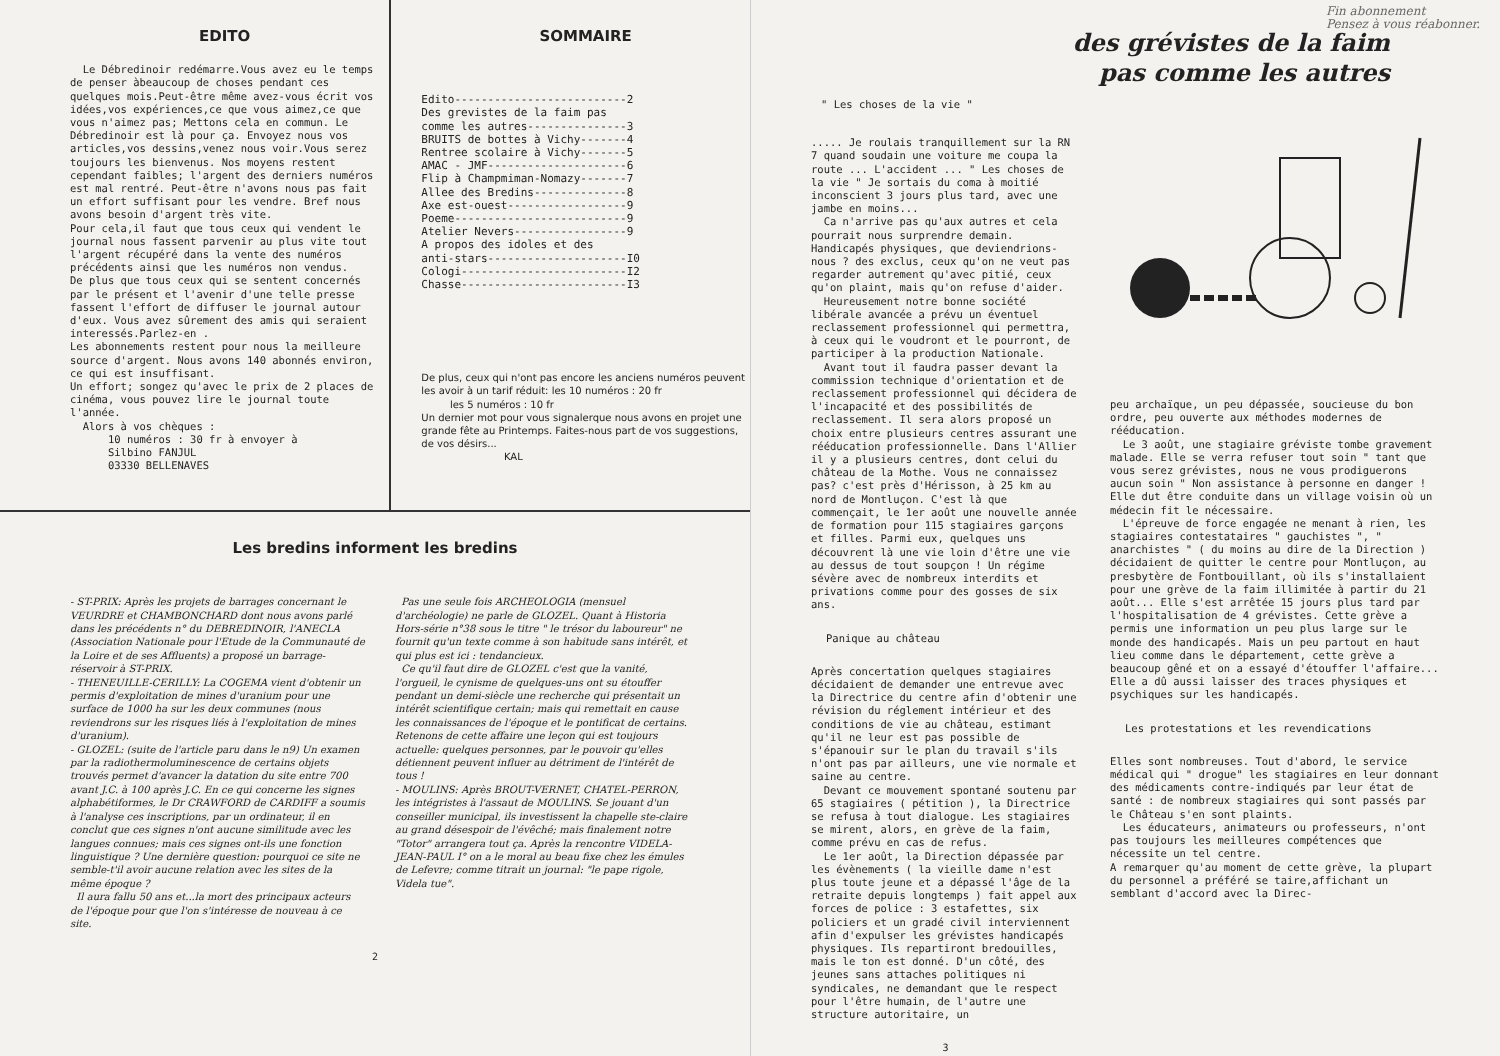EDITO
Le Débredinoir redémarre.Vous avez eu le temps de penser àbeaucoup de choses pendant ces quelques mois.Peut-être même avez-vous écrit vos idées,vos expériences,ce que vous aimez,ce que vous n'aimez pas; Mettons cela en commun. Le Débredinoir est là pour ça. Envoyez nous vos articles,vos dessins,venez nous voir.Vous serez toujours les bienvenus. Nos moyens restent cependant faibles; l'argent des derniers numéros est mal rentré. Peut-être n'avons nous pas fait un effort suffisant pour les vendre. Bref nous avons besoin d'argent très vite.
Pour cela,il faut que tous ceux qui vendent le journal nous fassent parvenir au plus vite tout l'argent récupéré dans la vente des numéros précédents ainsi que les numéros non vendus.
De plus que tous ceux qui se sentent concernés par le présent et l'avenir d'une telle presse fassent l'effort de diffuser le journal autour d'eux. Vous avez sûrement des amis qui seraient interessés.Parlez-en .
Les abonnements restent pour nous la meilleure source d'argent. Nous avons 140 abonnés environ, ce qui est insuffisant.
Un effort; songez qu'avec le prix de 2 places de cinéma, vous pouvez lire le journal toute l'année.
Alors à vos chèques :
10 numéros : 30 fr à envoyer à
Silbino FANJUL
03330 BELLENAVES
SOMMAIRE
Edito--------------------------2
Des grevistes de la faim pas
comme les autres---------------3
BRUITS de bottes à Vichy-------4
Rentree scolaire à Vichy-------5
AMAC - JMF---------------------6
Flip à Champmiman-Nomazy-------7
Allee des Bredins--------------8
Axe est-ouest------------------9
Poeme--------------------------9
Atelier Nevers-----------------9
A propos des idoles et des
anti-stars---------------------I0
Cologi-------------------------I2
Chasse-------------------------I3
De plus, ceux qui n'ont pas encore les anciens numéros peuvent les avoir à un tarif réduit: les 10 numéros : 20 fr
les 5 numéros : 10 fr
Un dernier mot pour vous signalerque nous avons en projet une grande fête au Printemps. Faites-nous part de vos suggestions, de vos désirs...
KAL
Les bredins informent les bredins
- ST-PRIX: Après les projets de barrages concernant le VEURDRE et CHAMBONCHARD dont nous avons parlé dans les précédents n° du DEBREDINOIR, l'ANECLA (Association Nationale pour l'Etude de la Communauté de la Loire et de ses Affluents) a proposé un barrage-réservoir à ST-PRIX.
- THENEUILLE-CERILLY: La COGEMA vient d'obtenir un permis d'exploitation de mines d'uranium pour une surface de 1000 ha sur les deux communes (nous reviendrons sur les risques liés à l'exploitation de mines d'uranium).
- GLOZEL: (suite de l'article paru dans le n9) Un examen par la radiothermoluminescence de certains objets trouvés permet d'avancer la datation du site entre 700 avant J.C. à 100 après J.C. En ce qui concerne les signes alphabétiformes, le Dr CRAWFORD de CARDIFF a soumis à l'analyse ces inscriptions, par un ordinateur, il en conclut que ces signes n'ont aucune similitude avec les langues connues; mais ces signes ont-ils une fonction linguistique ? Une dernière question: pourquoi ce site ne semble-t'il avoir aucune relation avec les sites de la même époque ?
Il aura fallu 50 ans et...la mort des principaux acteurs de l'époque pour que l'on s'intéresse de nouveau à ce site.
Pas une seule fois ARCHEOLOGIA (mensuel d'archéologie) ne parle de GLOZEL. Quant à Historia Hors-série n°38 sous le titre " le trésor du laboureur" ne fournit qu'un texte comme à son habitude sans intérêt, et qui plus est ici : tendancieux.
Ce qu'il faut dire de GLOZEL c'est que la vanité, l'orgueil, le cynisme de quelques-uns ont su étouffer pendant un demi-siècle une recherche qui présentait un intérêt scientifique certain; mais qui remettait en cause les connaissances de l'époque et le pontificat de certains. Retenons de cette affaire une leçon qui est toujours actuelle: quelques personnes, par le pouvoir qu'elles détiennent peuvent influer au détriment de l'intérêt de tous !
- MOULINS: Après BROUT-VERNET, CHATEL-PERRON, les intégristes à l'assaut de MOULINS. Se jouant d'un conseiller municipal, ils investissent la chapelle ste-claire au grand désespoir de l'évêché; mais finalement notre "Totor" arrangera tout ça. Après la rencontre VIDELA-JEAN-PAUL I° on a le moral au beau fixe chez les émules de Lefevre; comme titrait un journal: "le pape rigole, Videla tue".
2
Fin abonnement
Pensez à vous réabonner.
des grévistes de la faim
pas comme les autres
" Les choses de la vie "
..... Je roulais tranquillement sur la RN 7 quand soudain une voiture me coupa la route ... L'accident ... " Les choses de la vie " Je sortais du coma à moitié inconscient 3 jours plus tard, avec une jambe en moins...
Ca n'arrive pas qu'aux autres et cela pourrait nous surprendre demain. Handicapés physiques, que deviendrions-nous ? des exclus, ceux qu'on ne veut pas regarder autrement qu'avec pitié, ceux qu'on plaint, mais qu'on refuse d'aider.
Heureusement notre bonne société libérale avancée a prévu un éventuel reclassement professionnel qui permettra, à ceux qui le voudront et le pourront, de participer à la production Nationale.
Avant tout il faudra passer devant la commission technique d'orientation et de reclassement professionnel qui décidera de l'incapacité et des possibilités de reclassement. Il sera alors proposé un choix entre plusieurs centres assurant une rééducation professionnelle. Dans l'Allier il y a plusieurs centres, dont celui du château de la Mothe. Vous ne connaissez pas? c'est près d'Hérisson, à 25 km au nord de Montluçon. C'est là que commençait, le 1er août une nouvelle année de formation pour 115 stagiaires garçons et filles. Parmi eux, quelques uns découvrent là une vie loin d'être une vie au dessus de tout soupçon ! Un régime sévère avec de nombreux interdits et privations comme pour des gosses de six ans.
Panique au château
Après concertation quelques stagiaires décidaient de demander une entrevue avec la Directrice du centre afin d'obtenir une révision du réglement intérieur et des conditions de vie au château, estimant qu'il ne leur est pas possible de s'épanouir sur le plan du travail s'ils n'ont pas par ailleurs, une vie normale et saine au centre.
Devant ce mouvement spontané soutenu par 65 stagiaires ( pétition ), la Directrice se refusa à tout dialogue. Les stagiaires se mirent, alors, en grève de la faim, comme prévu en cas de refus.
Le 1er août, la Direction dépassée par les évènements ( la vieille dame n'est plus toute jeune et a dépassé l'âge de la retraite depuis longtemps ) fait appel aux forces de police : 3 estafettes, six policiers et un gradé civil interviennent afin d'expulser les grévistes handicapés physiques. Ils repartiront bredouilles, mais le ton est donné. D'un côté, des jeunes sans attaches politiques ni syndicales, ne demandant que le respect pour l'être humain, de l'autre une structure autoritaire, un
3
peu archaïque, un peu dépassée, soucieuse du bon ordre, peu ouverte aux méthodes modernes de rééducation.
Le 3 août, une stagiaire gréviste tombe gravement malade. Elle se verra refuser tout soin " tant que vous serez grévistes, nous ne vous prodiguerons aucun soin " Non assistance à personne en danger ! Elle dut être conduite dans un village voisin où un médecin fit le nécessaire.
L'épreuve de force engagée ne menant à rien, les stagiaires contestataires " gauchistes ", " anarchistes " ( du moins au dire de la Direction ) décidaient de quitter le centre pour Montluçon, au presbytère de Fontbouillant, où ils s'installaient pour une grève de la faim illimitée à partir du 21 août... Elle s'est arrêtée 15 jours plus tard par l'hospitalisation de 4 grévistes. Cette grève a permis une information un peu plus large sur le monde des handicapés. Mais un peu partout en haut lieu comme dans le département, cette grève a beaucoup gêné et on a essayé d'étouffer l'affaire... Elle a dû aussi laisser des traces physiques et psychiques sur les handicapés.
Les protestations et les revendications
Elles sont nombreuses. Tout d'abord, le service médical qui " drogue" les stagiaires en leur donnant des médicaments contre-indiqués par leur état de santé : de nombreux stagiaires qui sont passés par le Château s'en sont plaints.
Les éducateurs, animateurs ou professeurs, n'ont pas toujours les meilleures compétences que nécessite un tel centre.
A remarquer qu'au moment de cette grève, la plupart du personnel a préféré se taire,affichant un semblant d'accord avec la Direc-